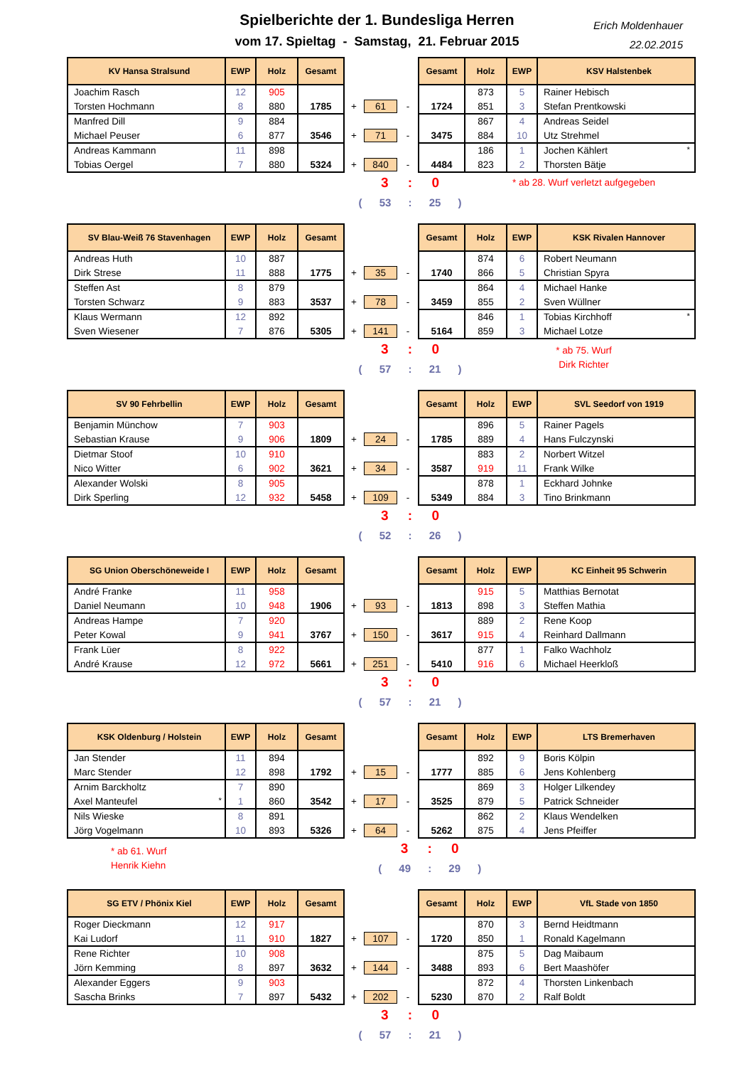Spielberichte der 1. Bundesliga Herren
vom 17. Spieltag - Samstag, 21. Februar 2015
Erich Moldenhauer
22.02.2015
| KV Hansa Stralsund | EWP | Holz | Gesamt | | | | Gesamt | Holz | EWP | KSV Halstenbek |
| Joachim Rasch | 12 | 905 | | | | | | 873 | 5 | Rainer Hebisch |
| Torsten Hochmann | 8 | 880 | 1785 | + | 61 | - | 1724 | 851 | 3 | Stefan Prentkowski |
| Manfred Dill | 9 | 884 | | | | | | 867 | 4 | Andreas Seidel |
| Michael Peuser | 6 | 877 | 3546 | + | 71 | - | 3475 | 884 | 10 | Utz Strehmel |
| Andreas Kammann | 11 | 898 | | | | | | 186 | 1 | Jochen Kählert <sup>*</sup> |
| Tobias Oergel | 7 | 880 | 5324 | + | 840 | - | 4484 | 823 | 2 | Thorsten Bätje |
3 : 0
( 53 : 25 )
* ab 28. Wurf verletzt aufgegeben
| SV Blau-Weiß 76 Stavenhagen | EWP | Holz | Gesamt | | | | Gesamt | Holz | EWP | KSK Rivalen Hannover |
| Andreas Huth | 10 | 887 | | | | | | 874 | 6 | Robert Neumann |
| Dirk Strese | 11 | 888 | 1775 | + | 35 | - | 1740 | 866 | 5 | Christian Spyra |
| Steffen Ast | 8 | 879 | | | | | | 864 | 4 | Michael Hanke |
| Torsten Schwarz | 9 | 883 | 3537 | + | 78 | - | 3459 | 855 | 2 | Sven Wüllner |
| Klaus Wermann | 12 | 892 | | | | | | 846 | 1 | Tobias Kirchhoff <sup>*</sup> |
| Sven Wiesener | 7 | 876 | 5305 | + | 141 | - | 5164 | 859 | 3 | Michael Lotze |
3 : 0
( 57 : 21 )
* ab 75. Wurf
Dirk Richter
| SV 90 Fehrbellin | EWP | Holz | Gesamt | | | | Gesamt | Holz | EWP | SVL Seedorf von 1919 |
| Benjamin Münchow | 7 | 903 | | | | | | 896 | 5 | Rainer Pagels |
| Sebastian Krause | 9 | 906 | 1809 | + | 24 | - | 1785 | 889 | 4 | Hans Fulczynski |
| Dietmar Stoof | 10 | 910 | | | | | | 883 | 2 | Norbert Witzel |
| Nico Witter | 6 | 902 | 3621 | + | 34 | - | 3587 | 919 | 11 | Frank Wilke |
| Alexander Wolski | 8 | 905 | | | | | | 878 | 1 | Eckhard Johnke |
| Dirk Sperling | 12 | 932 | 5458 | + | 109 | - | 5349 | 884 | 3 | Tino Brinkmann |
3 : 0
( 52 : 26 )
| SG Union Oberschöneweide I | EWP | Holz | Gesamt | | | | Gesamt | Holz | EWP | KC Einheit 95 Schwerin |
| André Franke | 11 | 958 | | | | | | 915 | 5 | Matthias Bernotat |
| Daniel Neumann | 10 | 948 | 1906 | + | 93 | - | 1813 | 898 | 3 | Steffen Mathia |
| Andreas Hampe | 7 | 920 | | | | | | 889 | 2 | Rene Koop |
| Peter Kowal | 9 | 941 | 3767 | + | 150 | - | 3617 | 915 | 4 | Reinhard Dallmann |
| Frank Lüer | 8 | 922 | | | | | | 877 | 1 | Falko Wachholz |
| André Krause | 12 | 972 | 5661 | + | 251 | - | 5410 | 916 | 6 | Michael Heerkloß |
3 : 0
( 57 : 21 )
| KSK Oldenburg / Holstein | EWP | Holz | Gesamt | | | | Gesamt | Holz | EWP | LTS Bremerhaven |
| Jan Stender | 11 | 894 | | | | | | 892 | 9 | Boris Kölpin |
| Marc Stender | 12 | 898 | 1792 | + | 15 | - | 1777 | 885 | 6 | Jens Kohlenberg |
| Arnim Barckholtz | 7 | 890 | | | | | | 869 | 3 | Holger Lilkendey |
| Axel Manteufel <sup>*</sup> | 1 | 860 | 3542 | + | 17 | - | 3525 | 879 | 5 | Patrick Schneider |
| Nils Wieske | 8 | 891 | | | | | | 862 | 2 | Klaus Wendelken |
| Jörg Vogelmann | 10 | 893 | 5326 | + | 64 | - | 5262 | 875 | 4 | Jens Pfeiffer |
* ab 61. Wurf
Henrik Kiehn
3 : 0
( 49 : 29 )
| SG ETV / Phönix Kiel | EWP | Holz | Gesamt | | | | Gesamt | Holz | EWP | VfL Stade von 1850 |
| Roger Dieckmann | 12 | 917 | | | | | | 870 | 3 | Bernd Heidtmann |
| Kai Ludorf | 11 | 910 | 1827 | + | 107 | - | 1720 | 850 | 1 | Ronald Kagelmann |
| Rene Richter | 10 | 908 | | | | | | 875 | 5 | Dag Maibaum |
| Jörn Kemming | 8 | 897 | 3632 | + | 144 | - | 3488 | 893 | 6 | Bert Maashöfer |
| Alexander Eggers | 9 | 903 | | | | | | 872 | 4 | Thorsten Linkenbach |
| Sascha Brinks | 7 | 897 | 5432 | + | 202 | - | 5230 | 870 | 2 | Ralf Boldt |
3 : 0
( 57 : 21 )